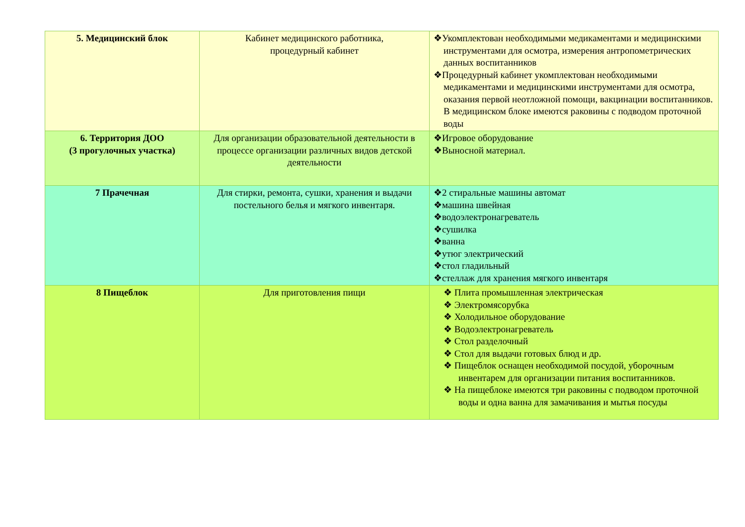| 5. Медицинский блок | Кабинет медицинского работника, процедурный кабинет | ❖Укомплектован необходимыми медикаментами и медицинскими инструментами для осмотра, измерения антропометрических данных воспитанников ❖Процедурный кабинет укомплектован необходимыми медикаментами и медицинскими инструментами для осмотра, оказания первой неотложной помощи, вакцинации воспитанников. В медицинском блоке имеются раковины с подводом проточной воды |
| 6. Территория ДОО (3 прогулочных участка) | Для организации образовательной деятельности в процессе организации различных видов детской деятельности | ❖Игровое оборудование ❖Выносной материал. |
| 7 Прачечная | Для стирки, ремонта, сушки, хранения и выдачи постельного белья и мягкого инвентаря. | ❖2 стиральные машины автомат ❖машина швейная ❖водоэлектронагреватель ❖сушилка ❖ванна ❖утюг электрический ❖стол гладильный ❖стеллаж для хранения мягкого инвентаря |
| 8 Пищеблок | Для приготовления пищи | ❖ Плита промышленная электрическая ❖ Электромясорубка ❖ Холодильное оборудование ❖ Водоэлектронагреватель ❖ Стол разделочный ❖ Стол для выдачи готовых блюд и др. ❖ Пищеблок оснащен необходимой посудой, уборочным инвентарем для организации питания воспитанников. ❖ На пищеблоке имеются три раковины с подводом проточной воды и одна ванна для замачивания и мытья посуды |